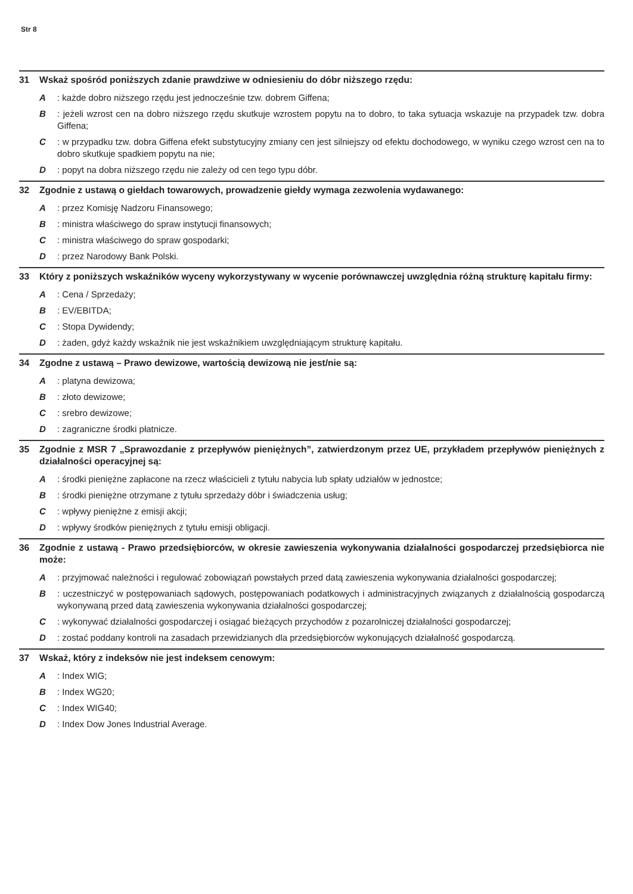Str 8
31 Wskaż spośród poniższych zdanie prawdziwe w odniesieniu do dóbr niższego rzędu:
A: każde dobro niższego rzędu jest jednocześnie tzw. dobrem Giffena;
B: jeżeli wzrost cen na dobro niższego rzędu skutkuje wzrostem popytu na to dobro, to taka sytuacja wskazuje na przypadek tzw. dobra Giffena;
C: w przypadku tzw. dobra Giffena efekt substytucyjny zmiany cen jest silniejszy od efektu dochodowego, w wyniku czego wzrost cen na to dobro skutkuje spadkiem popytu na nie;
D: popyt na dobra niższego rzędu nie zależy od cen tego typu dóbr.
32 Zgodnie z ustawą o giełdach towarowych, prowadzenie giełdy wymaga zezwolenia wydawanego:
A: przez Komisję Nadzoru Finansowego;
B: ministra właściwego do spraw instytucji finansowych;
C: ministra właściwego do spraw gospodarki;
D: przez Narodowy Bank Polski.
33 Który z poniższych wskaźników wyceny wykorzystywany w wycenie porównawczej uwzględnia różną strukturę kapitału firmy:
A: Cena / Sprzedaży;
B: EV/EBITDA;
C: Stopa Dywidendy;
D: żaden, gdyż każdy wskaźnik nie jest wskaźnikiem uwzględniającym strukturę kapitału.
34 Zgodne z ustawą – Prawo dewizowe, wartością dewizową nie jest/nie są:
A: platyna dewizowa;
B: złoto dewizowe;
C: srebro dewizowe;
D: zagraniczne środki płatnicze.
35 Zgodnie z MSR 7 „Sprawozdanie z przepływów pieniężnych”, zatwierdzonym przez UE, przykładem przepływów pieniężnych z działalności operacyjnej są:
A: środki pieniężne zapłacone na rzecz właścicieli z tytułu nabycia lub spłaty udziałów w jednostce;
B: środki pieniężne otrzymane z tytułu sprzedaży dóbr i świadczenia usług;
C: wpływy pieniężne z emisji akcji;
D: wpływy środków pieniężnych z tytułu emisji obligacji.
36 Zgodnie z ustawą - Prawo przedsiębiorców, w okresie zawieszenia wykonywania działalności gospodarczej przedsiębiorca nie może:
A: przyjmować należności i regulować zobowiązań powstałych przed datą zawieszenia wykonywania działalności gospodarczej;
B: uczestniczyć w postępowaniach sądowych, postępowaniach podatkowych i administracyjnych związanych z działalnością gospodarczą wykonywaną przed datą zawieszenia wykonywania działalności gospodarczej;
C: wykonywać działalności gospodarczej i osiągać bieżących przychodów z pozarolniczej działalności gospodarczej;
D: zostać poddany kontroli na zasadach przewidzianych dla przedsiębiorców wykonujących działalność gospodarczą.
37 Wskaż, który z indeksów nie jest indeksem cenowym:
A: Index WIG;
B: Index WG20;
C: Index WIG40;
D: Index Dow Jones Industrial Average.